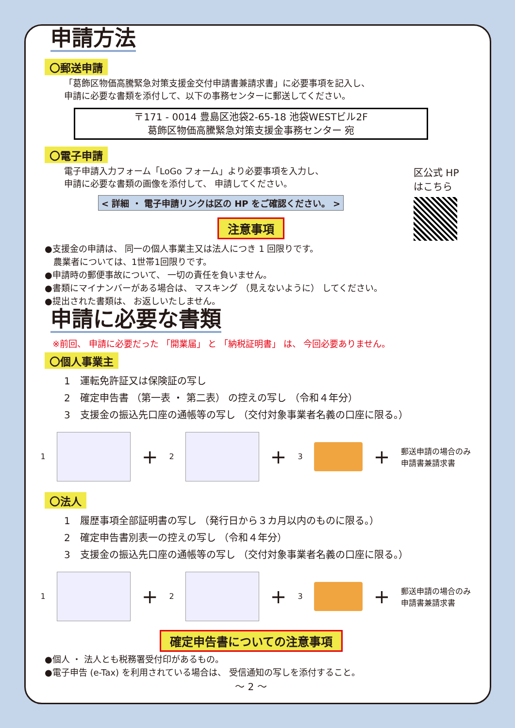申請方法
〇郵送申請
「葛飾区物価高騰緊急対策支援金交付申請書兼請求書」に必要事項を記入し、
申請に必要な書類を添付して、以下の事務センターに郵送してください。
〒171 - 0014 豊島区池袋2-65-18 池袋WESTビル2F
葛飾区物価高騰緊急対策支援金事務センター 宛
〇電子申請
電子申請入力フォーム「LoGo フォーム」より必要事項を入力し、
申請に必要な書類の画像を添付して、 申請してください。
< 詳細 ・ 電子申請リンクは区の HP をご確認ください。 >
区公式 HP
はこちら
注意事項
●支援金の申請は、 同一の個人事業主又は法人につき 1 回限りです。
　農業者については、1世帯1回限りです。
●申請時の郵便事故について、 一切の責任を負いません。
●書類にマイナンバーがある場合は、 マスキング （見えないように） してください。
●提出された書類は、 お返しいたしません。
申請に必要な書類
※前回、 申請に必要だった 「開業届」 と 「納税証明書」 は、 今回必要ありません。
〇個人事業主
1　運転免許証又は保険証の写し
2　確定申告書 （第一表 ・ 第二表） の控えの写し （令和４年分）
3　支援金の振込先口座の通帳等の写し （交付対象事業者名義の口座に限る。）
1
+ 2
+ 3
+ 郵送申請の場合のみ
申請書兼請求書
〇法人
1　履歴事項全部証明書の写し （発行日から３カ月以内のものに限る。）
2　確定申告書別表一の控えの写し （令和４年分）
3　支援金の振込先口座の通帳等の写し （交付対象事業者名義の口座に限る。）
1
+ 2
+ 3
+ 郵送申請の場合のみ
申請書兼請求書
確定申告書についての注意事項
●個人 ・ 法人とも税務署受付印があるもの。
●電子申告 (e-Tax) を利用されている場合は、 受信通知の写しを添付すること。
～ 2 ～